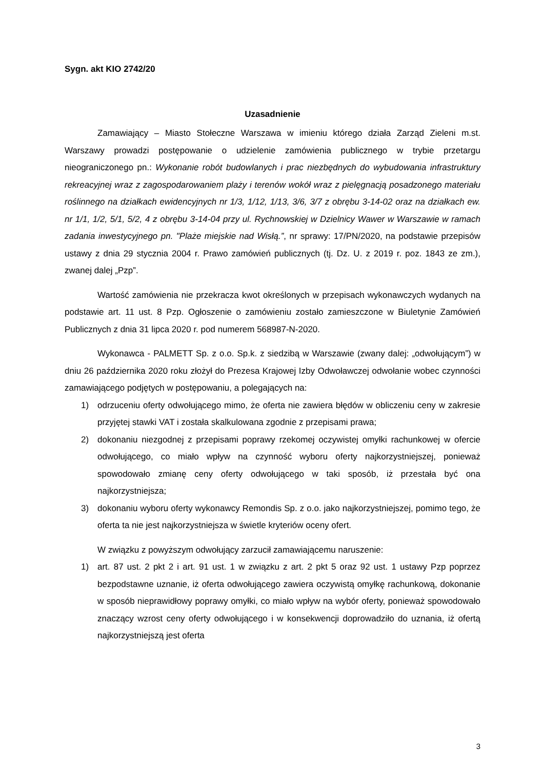Sygn. akt KIO 2742/20
Uzasadnienie
Zamawiający – Miasto Stołeczne Warszawa w imieniu którego działa Zarząd Zieleni m.st. Warszawy prowadzi postępowanie o udzielenie zamówienia publicznego w trybie przetargu nieograniczonego pn.: Wykonanie robót budowlanych i prac niezbędnych do wybudowania infrastruktury rekreacyjnej wraz z zagospodarowaniem plaży i terenów wokół wraz z pielęgnacją posadzonego materiału roślinnego na działkach ewidencyjnych nr 1/3, 1/12, 1/13, 3/6, 3/7 z obrębu 3-14-02 oraz na działkach ew. nr 1/1, 1/2, 5/1, 5/2, 4 z obrębu 3-14-04 przy ul. Rychnowskiej w Dzielnicy Wawer w Warszawie w ramach zadania inwestycyjnego pn. "Plaże miejskie nad Wisłą.”, nr sprawy: 17/PN/2020, na podstawie przepisów ustawy z dnia 29 stycznia 2004 r. Prawo zamówień publicznych (tj. Dz. U. z 2019 r. poz. 1843 ze zm.), zwanej dalej „Pzp”.
Wartość zamówienia nie przekracza kwot określonych w przepisach wykonawczych wydanych na podstawie art. 11 ust. 8 Pzp. Ogłoszenie o zamówieniu zostało zamieszczone w Biuletynie Zamówień Publicznych z dnia 31 lipca 2020 r. pod numerem 568987-N-2020.
Wykonawca - PALMETT Sp. z o.o. Sp.k. z siedzibą w Warszawie (zwany dalej: „odwołującym”) w dniu 26 października 2020 roku złożył do Prezesa Krajowej Izby Odwoławczej odwołanie wobec czynności zamawiającego podjętych w postępowaniu, a polegających na:
1) odrzuceniu oferty odwołującego mimo, że oferta nie zawiera błędów w obliczeniu ceny w zakresie przyjętej stawki VAT i została skalkulowana zgodnie z przepisami prawa;
2) dokonaniu niezgodnej z przepisami poprawy rzekomej oczywistej omyłki rachunkowej w ofercie odwołującego, co miało wpływ na czynność wyboru oferty najkorzystniejszej, ponieważ spowodowało zmianę ceny oferty odwołującego w taki sposób, iż przestała być ona najkorzystniejsza;
3) dokonaniu wyboru oferty wykonawcy Remondis Sp. z o.o. jako najkorzystniejszej, pomimo tego, że oferta ta nie jest najkorzystniejsza w świetle kryteriów oceny ofert.
W związku z powyższym odwołujący zarzucił zamawiającemu naruszenie:
1) art. 87 ust. 2 pkt 2 i art. 91 ust. 1 w związku z art. 2 pkt 5 oraz 92 ust. 1 ustawy Pzp poprzez bezpodstawne uznanie, iż oferta odwołującego zawiera oczywistą omyłkę rachunkową, dokonanie w sposób nieprawidłowy poprawy omyłki, co miało wpływ na wybór oferty, ponieważ spowodowało znaczący wzrost ceny oferty odwołującego i w konsekwencji doprowadziło do uznania, iż ofertą najkorzystniejszą jest oferta
3